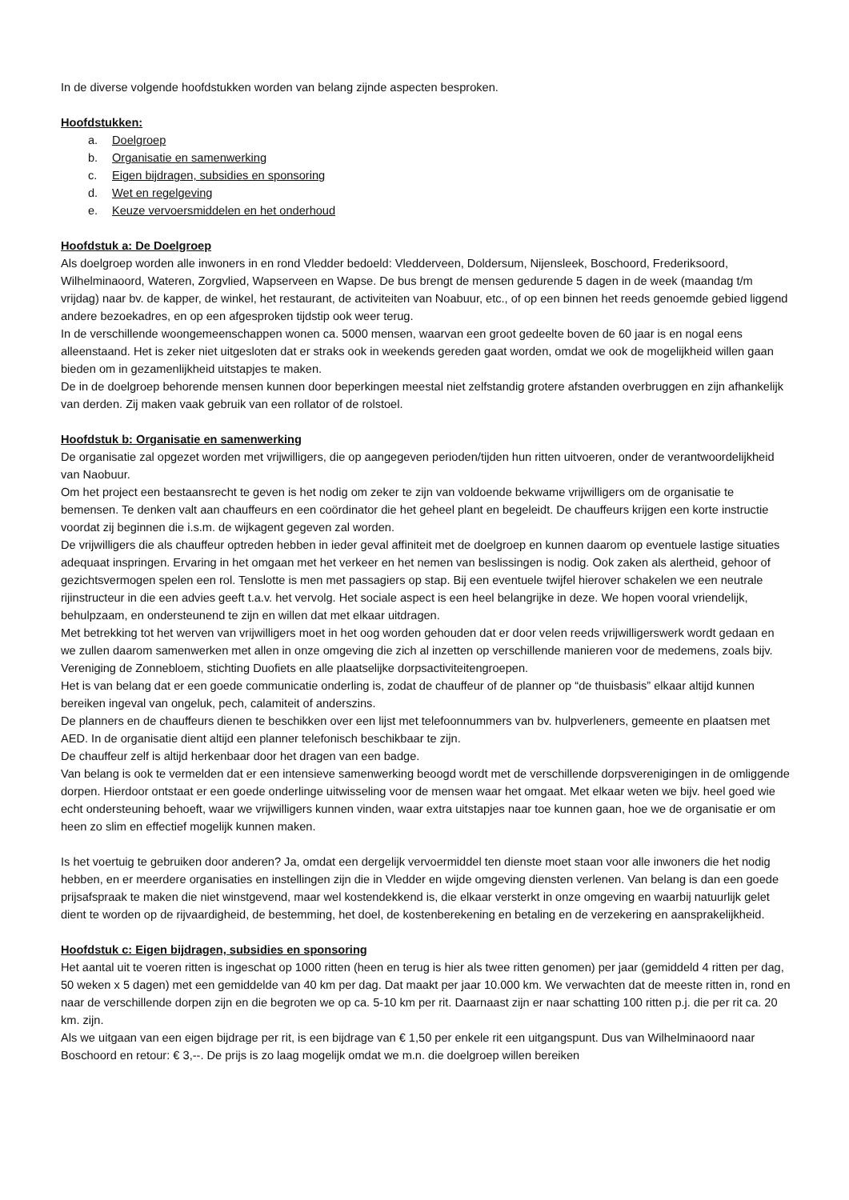In de diverse volgende hoofdstukken worden van belang zijnde aspecten besproken.
Hoofdstukken:
a. Doelgroep
b. Organisatie en samenwerking
c. Eigen bijdragen, subsidies en sponsoring
d. Wet en regelgeving
e. Keuze vervoersmiddelen en het onderhoud
Hoofdstuk a: De Doelgroep
Als doelgroep worden alle inwoners in en rond Vledder bedoeld: Vledderveen, Doldersum, Nijensleek, Boschoord, Frederiksoord, Wilhelminaoord, Wateren, Zorgvlied, Wapserveen en Wapse. De bus brengt de mensen gedurende 5 dagen in de week (maandag t/m vrijdag) naar bv. de kapper, de winkel, het restaurant, de activiteiten van Noabuur, etc., of op een binnen het reeds genoemde gebied liggend andere bezoekadres, en op een afgesproken tijdstip ook weer terug.
In de verschillende woongemeenschappen wonen ca. 5000 mensen, waarvan een groot gedeelte boven de 60 jaar is en nogal eens alleenstaand. Het is zeker niet uitgesloten dat er straks ook in weekends gereden gaat worden, omdat we ook de mogelijkheid willen gaan bieden om in gezamenlijkheid uitstapjes te maken.
De in de doelgroep behorende mensen kunnen door beperkingen meestal niet zelfstandig grotere afstanden overbruggen en zijn afhankelijk van derden. Zij maken vaak gebruik van een rollator of de rolstoel.
Hoofdstuk b: Organisatie en samenwerking
De organisatie zal opgezet worden met vrijwilligers, die op aangegeven perioden/tijden hun ritten uitvoeren, onder de verantwoordelijkheid van Naobuur.
Om het project een bestaansrecht te geven is het nodig om zeker te zijn van voldoende bekwame vrijwilligers om de organisatie te bemensen. Te denken valt aan chauffeurs en een coördinator die het geheel plant en begeleidt. De chauffeurs krijgen een korte instructie voordat zij beginnen die i.s.m. de wijkagent gegeven zal worden.
De vrijwilligers die als chauffeur optreden hebben in ieder geval affiniteit met de doelgroep en kunnen daarom op eventuele lastige situaties adequaat inspringen. Ervaring in het omgaan met het verkeer en het nemen van beslissingen is nodig. Ook zaken als alertheid, gehoor of gezichtsvermogen spelen een rol. Tenslotte is men met passagiers op stap. Bij een eventuele twijfel hierover schakelen we een neutrale rijinstructeur in die een advies geeft t.a.v. het vervolg. Het sociale aspect is een heel belangrijke in deze. We hopen vooral vriendelijk, behulpzaam, en ondersteunend te zijn en willen dat met elkaar uitdragen.
Met betrekking tot het werven van vrijwilligers moet in het oog worden gehouden dat er door velen reeds vrijwilligerswerk wordt gedaan en we zullen daarom samenwerken met allen in onze omgeving die zich al inzetten op verschillende manieren voor de medemens, zoals bijv. Vereniging de Zonnebloem, stichting Duofiets en alle plaatselijke dorpsactiviteitengroepen.
Het is van belang dat er een goede communicatie onderling is, zodat de chauffeur of de planner op “de thuisbasis” elkaar altijd kunnen bereiken ingeval van ongeluk, pech, calamiteit of anderszins.
De planners en de chauffeurs dienen te beschikken over een lijst met telefoonnummers van bv. hulpverleners, gemeente en plaatsen met AED. In de organisatie dient altijd een planner telefonisch beschikbaar te zijn.
De chauffeur zelf is altijd herkenbaar door het dragen van een badge.
Van belang is ook te vermelden dat er een intensieve samenwerking beoogd wordt met de verschillende dorpsverenigingen in de omliggende dorpen. Hierdoor ontstaat er een goede onderlinge uitwisseling voor de mensen waar het omgaat. Met elkaar weten we bijv. heel goed wie echt ondersteuning behoeft, waar we vrijwilligers kunnen vinden, waar extra uitstapjes naar toe kunnen gaan, hoe we de organisatie er om heen zo slim en effectief mogelijk kunnen maken.
Is het voertuig te gebruiken door anderen? Ja, omdat een dergelijk vervoermiddel ten dienste moet staan voor alle inwoners die het nodig hebben, en er meerdere organisaties en instellingen zijn die in Vledder en wijde omgeving diensten verlenen. Van belang is dan een goede prijsafspraak te maken die niet winstgevend, maar wel kostendekkend is, die elkaar versterkt in onze omgeving en waarbij natuurlijk gelet dient te worden op de rijvaardigheid, de bestemming, het doel, de kostenberekening en betaling en de verzekering en aansprakelijkheid.
Hoofdstuk c: Eigen bijdragen, subsidies en sponsoring
Het aantal uit te voeren ritten is ingeschat op 1000 ritten (heen en terug is hier als twee ritten genomen) per jaar (gemiddeld 4 ritten per dag, 50 weken x 5 dagen) met een gemiddelde van 40 km per dag. Dat maakt per jaar 10.000 km. We verwachten dat de meeste ritten in, rond en naar de verschillende dorpen zijn en die begroten we op ca. 5-10 km per rit. Daarnaast zijn er naar schatting 100 ritten p.j. die per rit ca. 20 km. zijn.
Als we uitgaan van een eigen bijdrage per rit, is een bijdrage van € 1,50 per enkele rit een uitgangspunt. Dus van Wilhelminaoord naar Boschoord en retour: € 3,--. De prijs is zo laag mogelijk omdat we m.n. die doelgroep willen bereiken